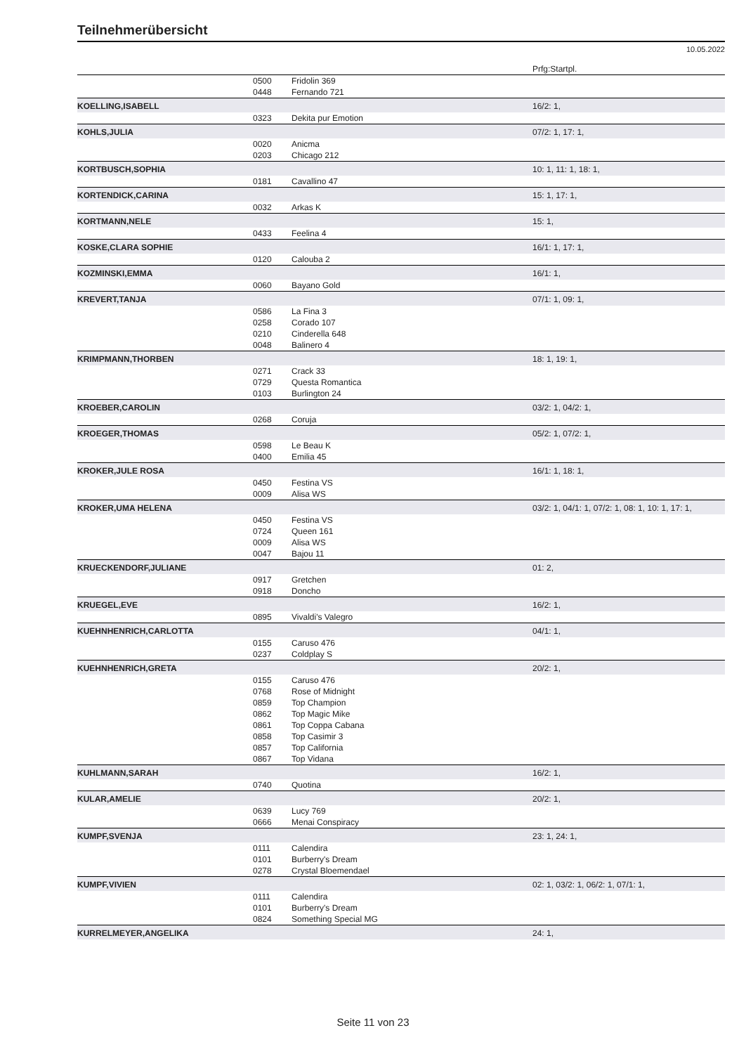Teilnehmerübersicht
10.05.2022
| | | | Prfg:Startpl. |
| | 0500 | Fridolin 369 | |
| | 0448 | Fernando 721 | |
| KOELLING,ISABELL | | | 16/2: 1, |
| | 0323 | Dekita pur Emotion | |
| KOHLS,JULIA | | | 07/2: 1, 17: 1, |
| | 0020 | Anicma | |
| | 0203 | Chicago 212 | |
| KORTBUSCH,SOPHIA | | | 10: 1, 11: 1, 18: 1, |
| | 0181 | Cavallino 47 | |
| KORTENDICK,CARINA | | | 15: 1, 17: 1, |
| | 0032 | Arkas K | |
| KORTMANN,NELE | | | 15: 1, |
| | 0433 | Feelina 4 | |
| KOSKE,CLARA SOPHIE | | | 16/1: 1, 17: 1, |
| | 0120 | Calouba 2 | |
| KOZMINSKI,EMMA | | | 16/1: 1, |
| | 0060 | Bayano Gold | |
| KREVERT,TANJA | | | 07/1: 1, 09: 1, |
| | 0586 | La Fina 3 | |
| | 0258 | Corado 107 | |
| | 0210 | Cinderella 648 | |
| | 0048 | Balinero 4 | |
| KRIMPMANN,THORBEN | | | 18: 1, 19: 1, |
| | 0271 | Crack 33 | |
| | 0729 | Questa Romantica | |
| | 0103 | Burlington 24 | |
| KROEBER,CAROLIN | | | 03/2: 1, 04/2: 1, |
| | 0268 | Coruja | |
| KROEGER,THOMAS | | | 05/2: 1, 07/2: 1, |
| | 0598 | Le Beau K | |
| | 0400 | Emilia 45 | |
| KROKER,JULE ROSA | | | 16/1: 1, 18: 1, |
| | 0450 | Festina VS | |
| | 0009 | Alisa WS | |
| KROKER,UMA HELENA | | | 03/2: 1, 04/1: 1, 07/2: 1, 08: 1, 10: 1, 17: 1, |
| | 0450 | Festina VS | |
| | 0724 | Queen 161 | |
| | 0009 | Alisa WS | |
| | 0047 | Bajou 11 | |
| KRUECKENDORF,JULIANE | | | 01: 2, |
| | 0917 | Gretchen | |
| | 0918 | Doncho | |
| KRUEGEL,EVE | | | 16/2: 1, |
| | 0895 | Vivaldi's Valegro | |
| KUEHNHENRICH,CARLOTTA | | | 04/1: 1, |
| | 0155 | Caruso 476 | |
| | 0237 | Coldplay S | |
| KUEHNHENRICH,GRETA | | | 20/2: 1, |
| | 0155 | Caruso 476 | |
| | 0768 | Rose of Midnight | |
| | 0859 | Top Champion | |
| | 0862 | Top Magic Mike | |
| | 0861 | Top Coppa Cabana | |
| | 0858 | Top Casimir 3 | |
| | 0857 | Top California | |
| | 0867 | Top Vidana | |
| KUHLMANN,SARAH | | | 16/2: 1, |
| | 0740 | Quotina | |
| KULAR,AMELIE | | | 20/2: 1, |
| | 0639 | Lucy 769 | |
| | 0666 | Menai Conspiracy | |
| KUMPF,SVENJA | | | 23: 1, 24: 1, |
| | 0111 | Calendira | |
| | 0101 | Burberry's Dream | |
| | 0278 | Crystal Bloemendael | |
| KUMPF,VIVIEN | | | 02: 1, 03/2: 1, 06/2: 1, 07/1: 1, |
| | 0111 | Calendira | |
| | 0101 | Burberry's Dream | |
| | 0824 | Something Special MG | |
| KURRELMEYER,ANGELIKA | | | 24: 1, |
Seite 11 von 23